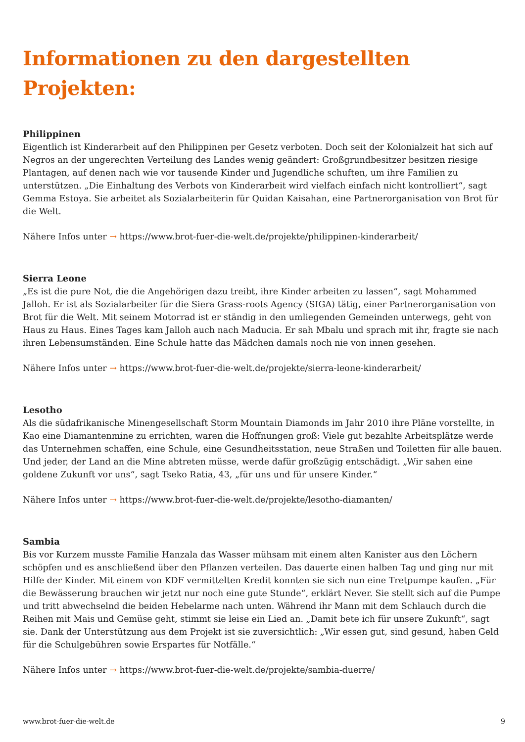Informationen zu den dargestellten Projekten:
Philippinen
Eigentlich ist Kinderarbeit auf den Philippinen per Gesetz verboten. Doch seit der Kolonialzeit hat sich auf Negros an der ungerechten Verteilung des Landes wenig geändert: Großgrundbesitzer besitzen riesige Plantagen, auf denen nach wie vor tausende Kinder und Jugendliche schuften, um ihre Familien zu unterstützen. „Die Einhaltung des Verbots von Kinderarbeit wird vielfach einfach nicht kontrolliert“, sagt Gemma Estoya. Sie arbeitet als Sozialarbeiterin für Quidan Kaisahan, eine Partnerorganisation von Brot für die Welt.
Nähere Infos unter → https://www.brot-fuer-die-welt.de/projekte/philippinen-kinderarbeit/
Sierra Leone
„Es ist die pure Not, die die Angehörigen dazu treibt, ihre Kinder arbeiten zu lassen“, sagt Mohammed Jalloh. Er ist als Sozialarbeiter für die Siera Grass-roots Agency (SIGA) tätig, einer Partnerorganisation von Brot für die Welt. Mit seinem Motorrad ist er ständig in den umliegenden Gemeinden unterwegs, geht von Haus zu Haus. Eines Tages kam Jalloh auch nach Maducia. Er sah Mbalu und sprach mit ihr, fragte sie nach ihren Lebensumständen. Eine Schule hatte das Mädchen damals noch nie von innen gesehen.
Nähere Infos unter → https://www.brot-fuer-die-welt.de/projekte/sierra-leone-kinderarbeit/
Lesotho
Als die südafrikanische Minengesellschaft Storm Mountain Diamonds im Jahr 2010 ihre Pläne vorstellte, in Kao eine Diamantenmine zu errichten, waren die Hoffnungen groß: Viele gut bezahlte Arbeitsplätze werde das Unternehmen schaffen, eine Schule, eine Gesundheitsstation, neue Straßen und Toiletten für alle bauen. Und jeder, der Land an die Mine abtreten müsse, werde dafür großzügig entschädigt. „Wir sahen eine goldene Zukunft vor uns“, sagt Tseko Ratia, 43, „für uns und für unsere Kinder.“
Nähere Infos unter → https://www.brot-fuer-die-welt.de/projekte/lesotho-diamanten/
Sambia
Bis vor Kurzem musste Familie Hanzala das Wasser mühsam mit einem alten Kanister aus den Löchern schöpfen und es anschließend über den Pflanzen verteilen. Das dauerte einen halben Tag und ging nur mit Hilfe der Kinder. Mit einem von KDF vermittelten Kredit konnten sie sich nun eine Tretpumpe kaufen. „Für die Bewässerung brauchen wir jetzt nur noch eine gute Stunde“, erklärt Never. Sie stellt sich auf die Pumpe und tritt abwechselnd die beiden Hebelarme nach unten. Während ihr Mann mit dem Schlauch durch die Reihen mit Mais und Gemüse geht, stimmt sie leise ein Lied an. „Damit bete ich für unsere Zukunft“, sagt sie. Dank der Unterstützung aus dem Projekt ist sie zuversichtlich: „Wir essen gut, sind gesund, haben Geld für die Schulgebühren sowie Erspartes für Notfälle.“
Nähere Infos unter → https://www.brot-fuer-die-welt.de/projekte/sambia-duerre/
www.brot-fuer-die-welt.de 9